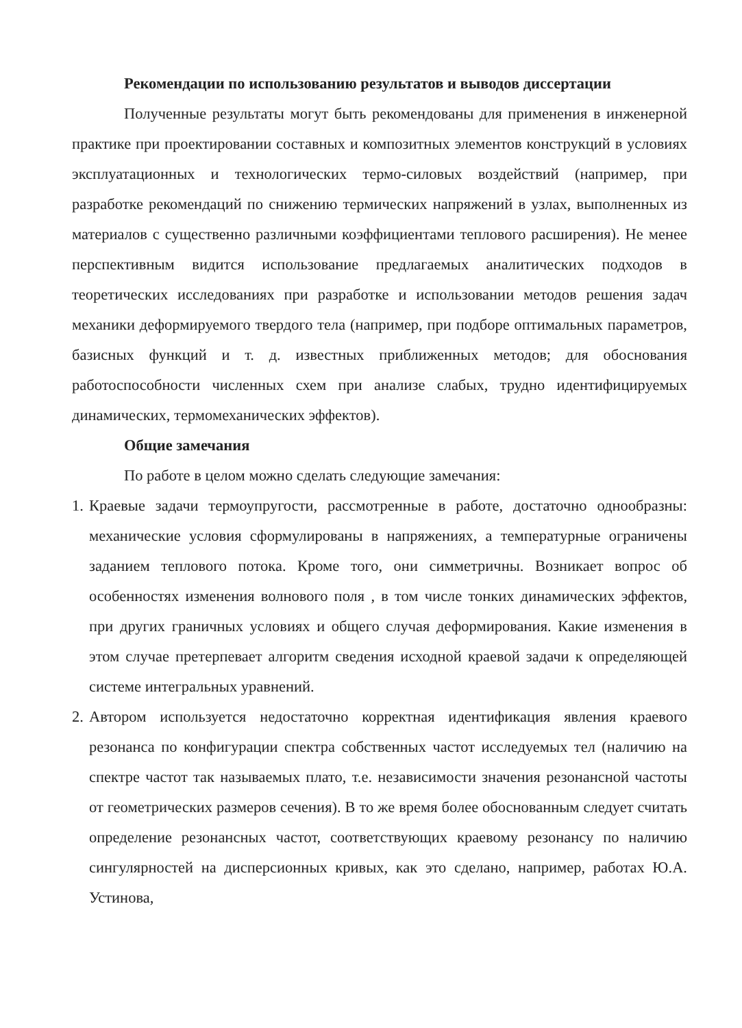Рекомендации по использованию результатов и выводов диссертации
Полученные результаты могут быть рекомендованы для применения в инженерной практике при проектировании составных и композитных элементов конструкций в условиях эксплуатационных и технологических термо-силовых воздействий (например, при разработке рекомендаций по снижению термических напряжений в узлах, выполненных из материалов с существенно различными коэффициентами теплового расширения). Не менее перспективным видится использование предлагаемых аналитических подходов в теоретических исследованиях при разработке и использовании методов решения задач механики деформируемого твердого тела (например, при подборе оптимальных параметров, базисных функций и т. д. известных приближенных методов; для обоснования работоспособности численных схем при анализе слабых, трудно идентифицируемых динамических, термомеханических эффектов).
Общие замечания
По работе в целом можно сделать следующие замечания:
1.
Краевые задачи термоупругости, рассмотренные в работе, достаточно однообразны: механические условия сформулированы в напряжениях, а температурные ограничены заданием теплового потока. Кроме того, они симметричны. Возникает вопрос об особенностях изменения волнового поля , в том числе тонких динамических эффектов, при других граничных условиях и общего случая деформирования. Какие изменения в этом случае претерпевает алгоритм сведения исходной краевой задачи к определяющей системе интегральных уравнений.
2.
Автором используется недостаточно корректная идентификация явления краевого резонанса по конфигурации спектра собственных частот исследуемых тел (наличию на спектре частот так называемых плато, т.е. независимости значения резонансной частоты от геометрических размеров сечения). В то же время более обоснованным следует считать определение резонансных частот, соответствующих краевому резонансу по наличию сингулярностей на дисперсионных кривых, как это сделано, например, работах Ю.А. Устинова,